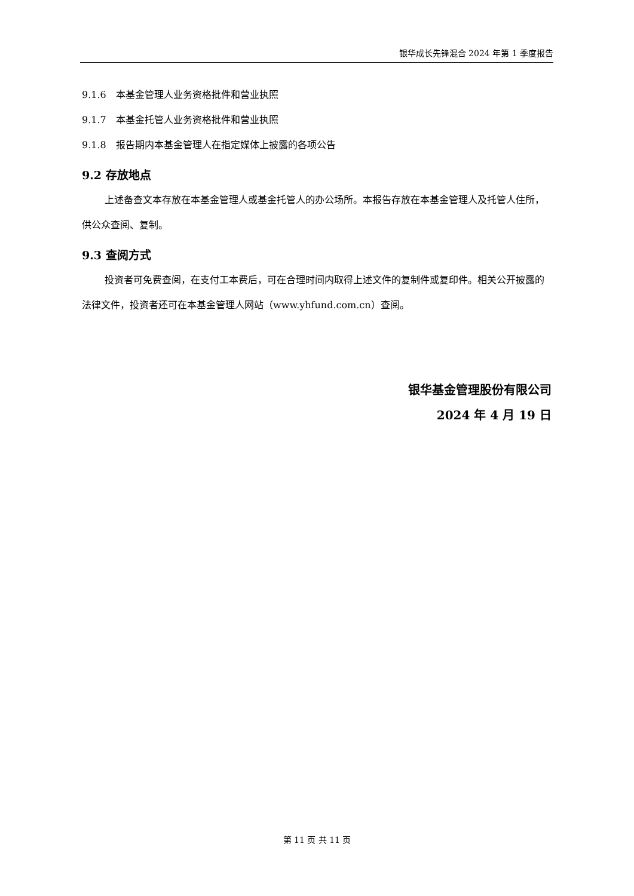银华成长先锋混合 2024 年第 1 季度报告
9.1.6　本基金管理人业务资格批件和营业执照
9.1.7　本基金托管人业务资格批件和营业执照
9.1.8　报告期内本基金管理人在指定媒体上披露的各项公告
9.2 存放地点
上述备查文本存放在本基金管理人或基金托管人的办公场所。本报告存放在本基金管理人及托管人住所，供公众查阅、复制。
9.3 查阅方式
投资者可免费查阅，在支付工本费后，可在合理时间内取得上述文件的复制件或复印件。相关公开披露的法律文件，投资者还可在本基金管理人网站（www.yhfund.com.cn）查阅。
银华基金管理股份有限公司
2024 年 4 月 19 日
第 11 页 共 11 页